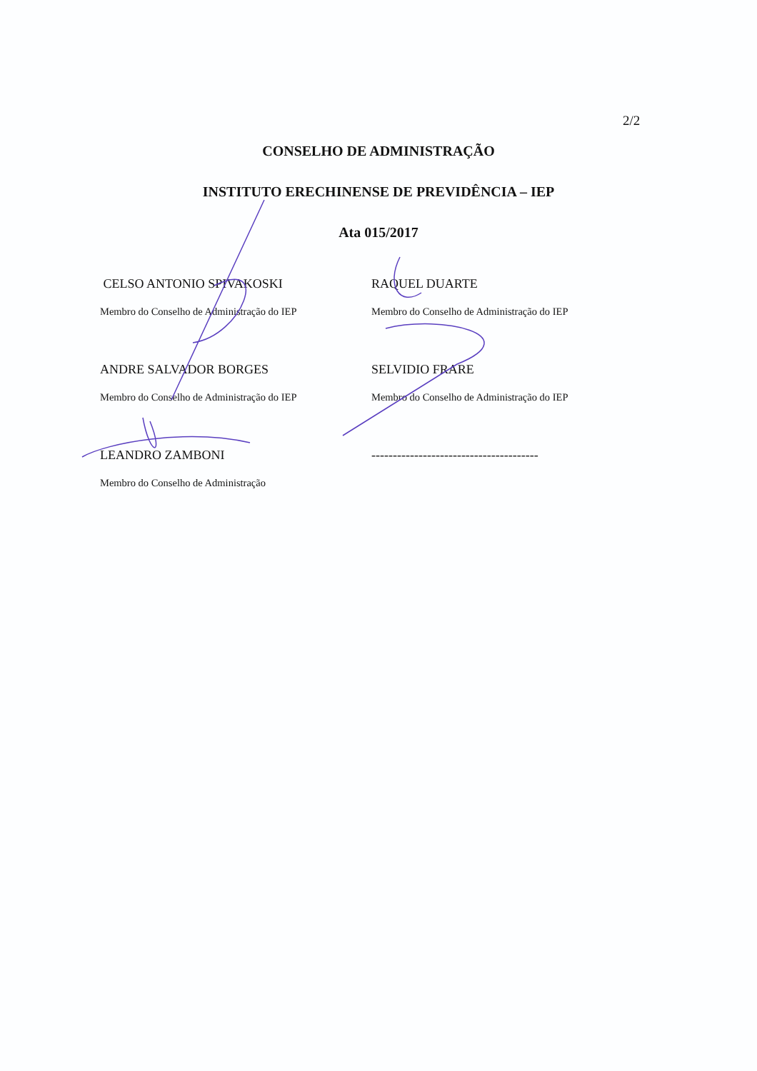2/2
CONSELHO DE ADMINISTRAÇÃO
INSTITUTO ERECHINENSE DE PREVIDÊNCIA – IEP
Ata 015/2017
CELSO ANTONIO SPIVAKOSKI
Membro do Conselho de Administração do IEP
RAQUEL DUARTE
Membro do Conselho de Administração do IEP
ANDRE SALVADOR BORGES
Membro do Conselho de Administração do IEP
SELVIDIO FRARE
Membro do Conselho de Administração do IEP
LEANDRO ZAMBONI
Membro do Conselho de Administração
---------------------------------------